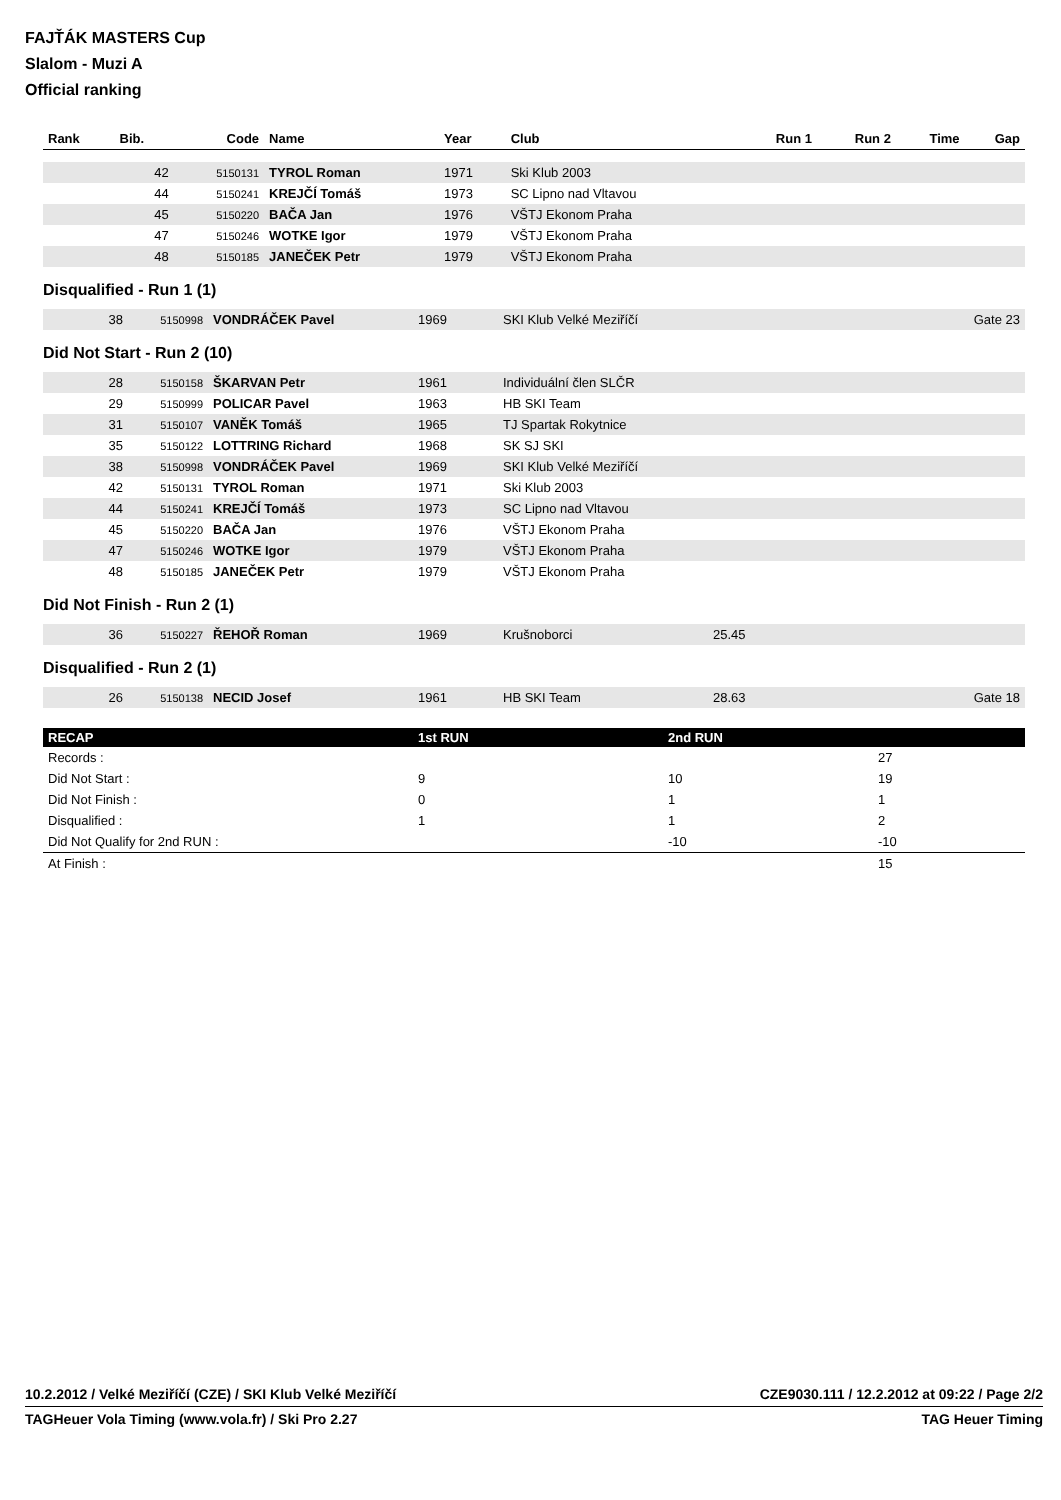FAJŤÁK MASTERS Cup
Slalom - Muzi A
Official ranking
| Rank | Bib. | Code | Name | Year | Club | Run 1 | Run 2 | Time | Gap |
| --- | --- | --- | --- | --- | --- | --- | --- | --- | --- |
| | 42 | 5150131 | TYROL Roman | 1971 | Ski Klub 2003 | | | | |
| | 44 | 5150241 | KREJČÍ Tomáš | 1973 | SC Lipno nad Vltavou | | | | |
| | 45 | 5150220 | BAČA Jan | 1976 | VŠTJ Ekonom Praha | | | | |
| | 47 | 5150246 | WOTKE Igor | 1979 | VŠTJ Ekonom Praha | | | | |
| | 48 | 5150185 | JANEČEK Petr | 1979 | VŠTJ Ekonom Praha | | | | |
Disqualified - Run 1 (1)
| | 38 | 5150998 | VONDRÁČEK Pavel | 1969 | SKI Klub Velké Meziříčí | Gate 23 |
Did Not Start - Run 2 (10)
| | 28 | 5150158 | ŠKARVAN Petr | 1961 | Individuální člen SLČR |
| | 29 | 5150999 | POLICAR Pavel | 1963 | HB SKI Team |
| | 31 | 5150107 | VANĚK Tomáš | 1965 | TJ Spartak Rokytnice |
| | 35 | 5150122 | LOTTRING Richard | 1968 | SK SJ SKI |
| | 38 | 5150998 | VONDRÁČEK Pavel | 1969 | SKI Klub Velké Meziříčí |
| | 42 | 5150131 | TYROL Roman | 1971 | Ski Klub 2003 |
| | 44 | 5150241 | KREJČÍ Tomáš | 1973 | SC Lipno nad Vltavou |
| | 45 | 5150220 | BAČA Jan | 1976 | VŠTJ Ekonom Praha |
| | 47 | 5150246 | WOTKE Igor | 1979 | VŠTJ Ekonom Praha |
| | 48 | 5150185 | JANEČEK Petr | 1979 | VŠTJ Ekonom Praha |
Did Not Finish - Run 2 (1)
| | 36 | 5150227 | ŘEHOŘ Roman | 1969 | Krušnoborci | 25.45 |
Disqualified - Run 2 (1)
| | 26 | 5150138 | NECID Josef | 1961 | HB SKI Team | 28.63 | Gate 18 |
| RECAP | 1st RUN | 2nd RUN | |
| --- | --- | --- | --- |
| Records : | | | 27 |
| Did Not Start : | 9 | 10 | 19 |
| Did Not Finish : | 0 | 1 | 1 |
| Disqualified : | 1 | 1 | 2 |
| Did Not Qualify for 2nd RUN : | | -10 | -10 |
| At Finish : | | | 15 |
10.2.2012 / Velké Meziříčí (CZE) / SKI Klub Velké Meziříčí CZE9030.111 / 12.2.2012 at 09:22 / Page 2/2
TAGHeuer Vola Timing (www.vola.fr) / Ski Pro 2.27 TAG Heuer Timing